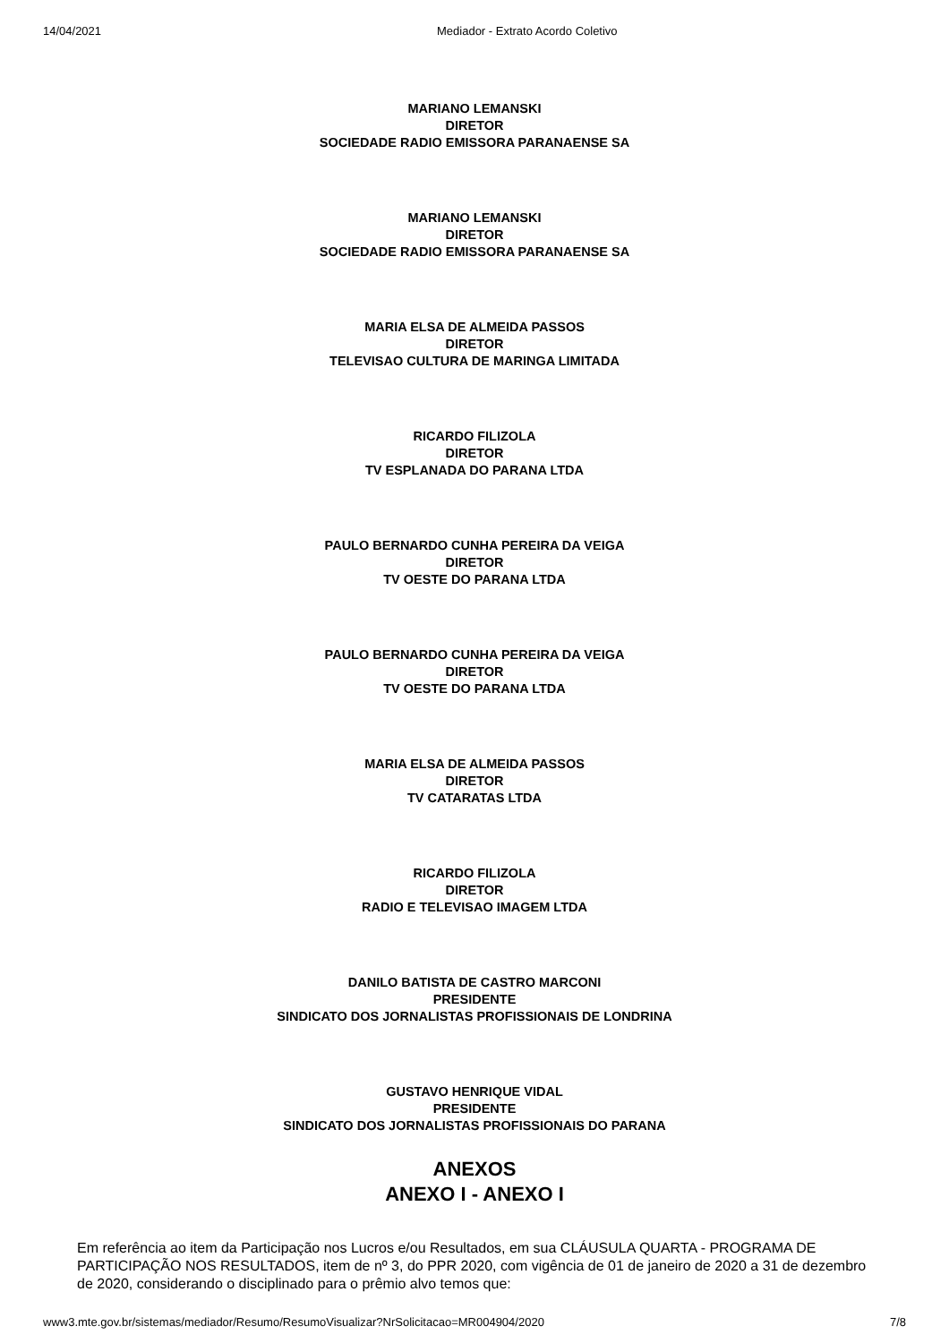14/04/2021 Mediador - Extrato Acordo Coletivo
MARIANO LEMANSKI
DIRETOR
SOCIEDADE RADIO EMISSORA PARANAENSE SA
MARIANO LEMANSKI
DIRETOR
SOCIEDADE RADIO EMISSORA PARANAENSE SA
MARIA ELSA DE ALMEIDA PASSOS
DIRETOR
TELEVISAO CULTURA DE MARINGA LIMITADA
RICARDO FILIZOLA
DIRETOR
TV ESPLANADA DO PARANA LTDA
PAULO BERNARDO CUNHA PEREIRA DA VEIGA
DIRETOR
TV OESTE DO PARANA LTDA
PAULO BERNARDO CUNHA PEREIRA DA VEIGA
DIRETOR
TV OESTE DO PARANA LTDA
MARIA ELSA DE ALMEIDA PASSOS
DIRETOR
TV CATARATAS LTDA
RICARDO FILIZOLA
DIRETOR
RADIO E TELEVISAO IMAGEM LTDA
DANILO BATISTA DE CASTRO MARCONI
PRESIDENTE
SINDICATO DOS JORNALISTAS PROFISSIONAIS DE LONDRINA
GUSTAVO HENRIQUE VIDAL
PRESIDENTE
SINDICATO DOS JORNALISTAS PROFISSIONAIS DO PARANA
ANEXOS
ANEXO I - ANEXO I
Em referência ao item da Participação nos Lucros e/ou Resultados, em sua CLÁUSULA QUARTA - PROGRAMA DE PARTICIPAÇÃO NOS RESULTADOS, item de nº 3, do PPR 2020, com vigência de 01 de janeiro de 2020 a 31 de dezembro de 2020, considerando o disciplinado para o prêmio alvo temos que:
www3.mte.gov.br/sistemas/mediador/Resumo/ResumoVisualizar?NrSolicitacao=MR004904/2020 7/8